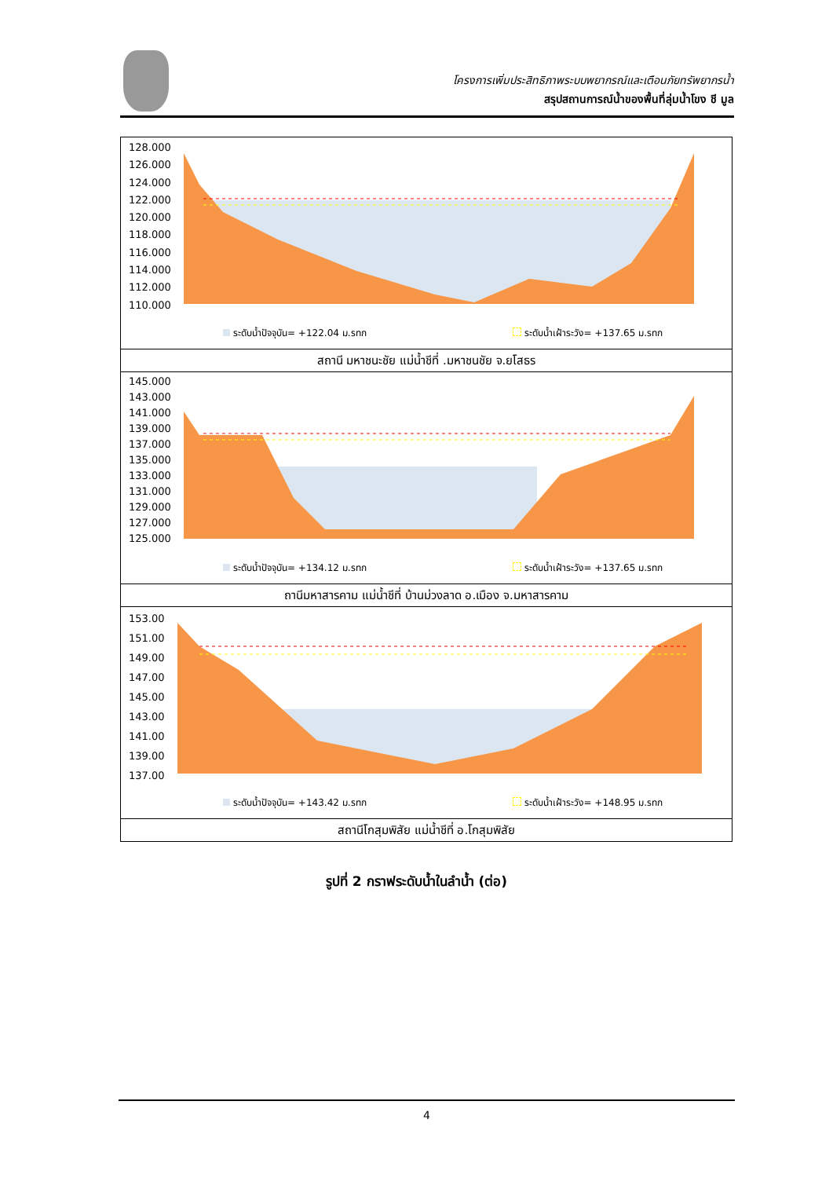โครงการเพิ่มประสิทธิภาพระบบพยากรณ์และเตือนภัยทรัพยากรน้ำ
สรุปสถานการณ์น้ำของพื้นที่ลุ่มน้ำโขง ชี มูล
128.000
126.000
124.000
122.000
120.000
118.000
116.000
114.000
112.000
110.000
ระดับน้ำปัจจุบัน= +122.04 ม.รทก ระดับน้ำเฝ้าระวัง= +137.65 ม.รทก
สถานี มหาชนะชัย แม่น้ำชีที่ .มหาชนชัย จ.ยโสธร
145.000
143.000
141.000
139.000
137.000
135.000
133.000
131.000
129.000
127.000
125.000
ระดับน้ำปัจจุบัน= +134.12 ม.รทก ระดับน้ำเฝ้าระวัง= +137.65 ม.รทก
ถานีมหาสารคาม แม่น้ำชีที่ บ้านม่วงลาด อ.เมือง จ.มหาสารคาม
153.00
151.00
149.00
147.00
145.00
143.00
141.00
139.00
137.00
ระดับน้ำปัจจุบัน= +143.42 ม.รทก ระดับน้ำเฝ้าระวัง= +148.95 ม.รทก
สถานีโกสุมพิสัย แม่น้ำชีที่ อ.โกสุมพิสัย
รูปที่ 2 กราฟระดับน้ำในลำน้ำ (ต่อ)
4